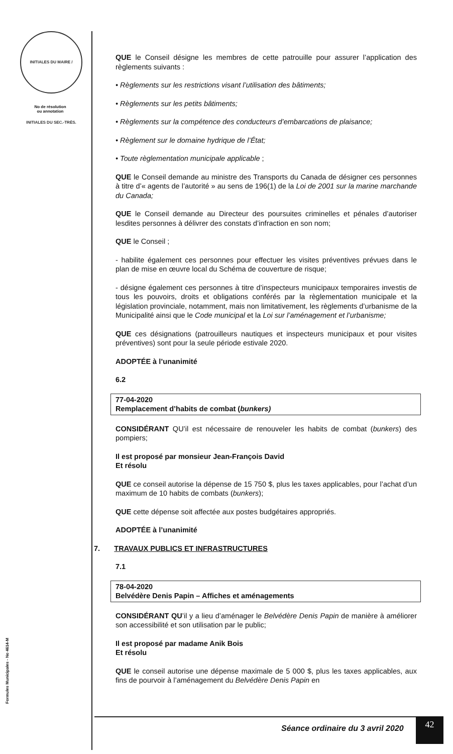INITIALES DU MAIRE / INITIALES DU SEC.-TRÉS.
No de résolution
ou annotation
Formules Municipales - No 4614-M
QUE le Conseil désigne les membres de cette patrouille pour assurer l’application des règlements suivants :
• Règlements sur les restrictions visant l’utilisation des bâtiments;
• Règlements sur les petits bâtiments;
• Règlements sur la compétence des conducteurs d’embarcations de plaisance;
• Règlement sur le domaine hydrique de l’État;
• Toute règlementation municipale applicable ;
QUE le Conseil demande au ministre des Transports du Canada de désigner ces personnes à titre d’« agents de l’autorité » au sens de 196(1) de la Loi de 2001 sur la marine marchande du Canada;
QUE le Conseil demande au Directeur des poursuites criminelles et pénales d’autoriser lesdites personnes à délivrer des constats d’infraction en son nom;
QUE le Conseil ;
- habilite également ces personnes pour effectuer les visites préventives prévues dans le plan de mise en œuvre local du Schéma de couverture de risque;
- désigne également ces personnes à titre d’inspecteurs municipaux temporaires investis de tous les pouvoirs, droits et obligations conférés par la règlementation municipale et la législation provinciale, notamment, mais non limitativement, les règlements d’urbanisme de la Municipalité ainsi que le Code municipal et la Loi sur l’aménagement et l’urbanisme;
QUE ces désignations (patrouilleurs nautiques et inspecteurs municipaux et pour visites préventives) sont pour la seule période estivale 2020.
ADOPTÉE à l’unanimité
6.2
77-04-2020
Remplacement d’habits de combat (bunkers)
CONSIDÉRANT QU’il est nécessaire de renouveler les habits de combat (bunkers) des pompiers;
Il est proposé par monsieur Jean-François David
Et résolu
QUE ce conseil autorise la dépense de 15 750 $, plus les taxes applicables, pour l’achat d’un maximum de 10 habits de combats (bunkers);
QUE cette dépense soit affectée aux postes budgétaires appropriés.
ADOPTÉE à l’unanimité
7. TRAVAUX PUBLICS ET INFRASTRUCTURES
7.1
78-04-2020
Belvédère Denis Papin – Affiches et aménagements
CONSIDÉRANT QU’il y a lieu d’aménager le Belvédère Denis Papin de manière à améliorer son accessibilité et son utilisation par le public;
Il est proposé par madame Anik Bois
Et résolu
QUE le conseil autorise une dépense maximale de 5 000 $, plus les taxes applicables, aux fins de pourvoir à l’aménagement du Belvédère Denis Papin en
Séance ordinaire du 3 avril 2020
42